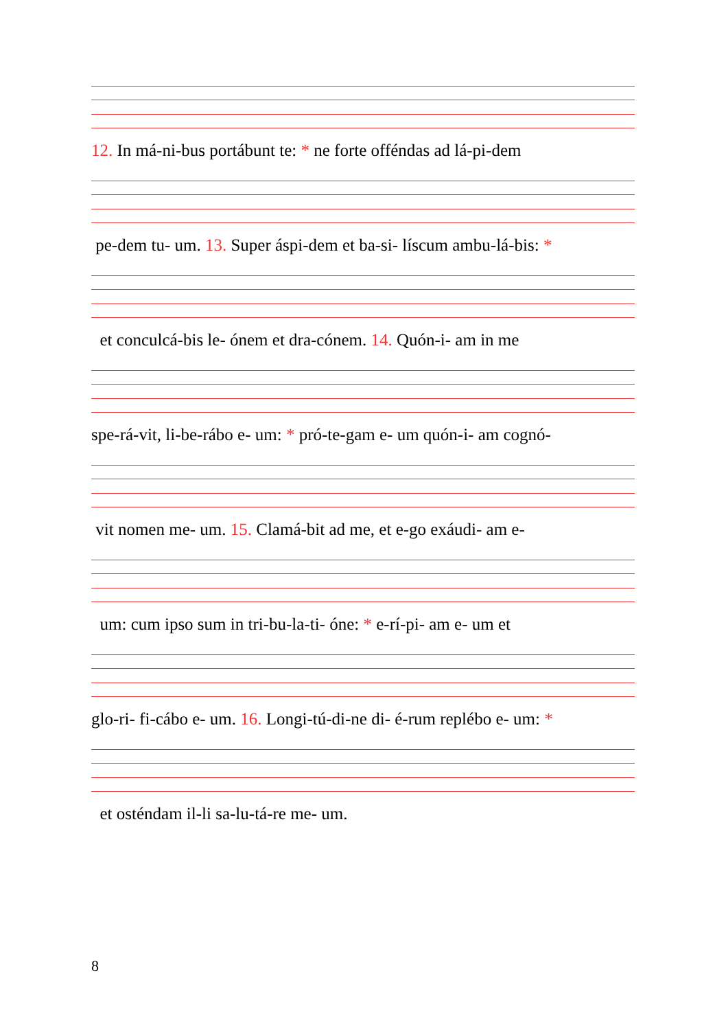12. In má-ni-bus portábunt te: * ne forte offéndas ad lá-pi-dem
pe-dem tu- um. 13. Super áspi-dem et ba-si- líscum ambu-lá-bis: *
et conculcá-bis le- ónem et dra-cónem. 14. Quón-i- am in me
spe-rá-vit, li-be-rábo e- um: * pró-te-gam e- um quón-i- am cognó-
vit nomen me- um. 15. Clamá-bit ad me, et e-go exáudi- am e-
um: cum ipso sum in tri-bu-la-ti- óne: * e-rí-pi- am e- um et
glo-ri- fi-cábo e- um. 16. Longi-tú-di-ne di- é-rum replébo e- um: *
et osténdam il-li sa-lu-tá-re me- um.
8